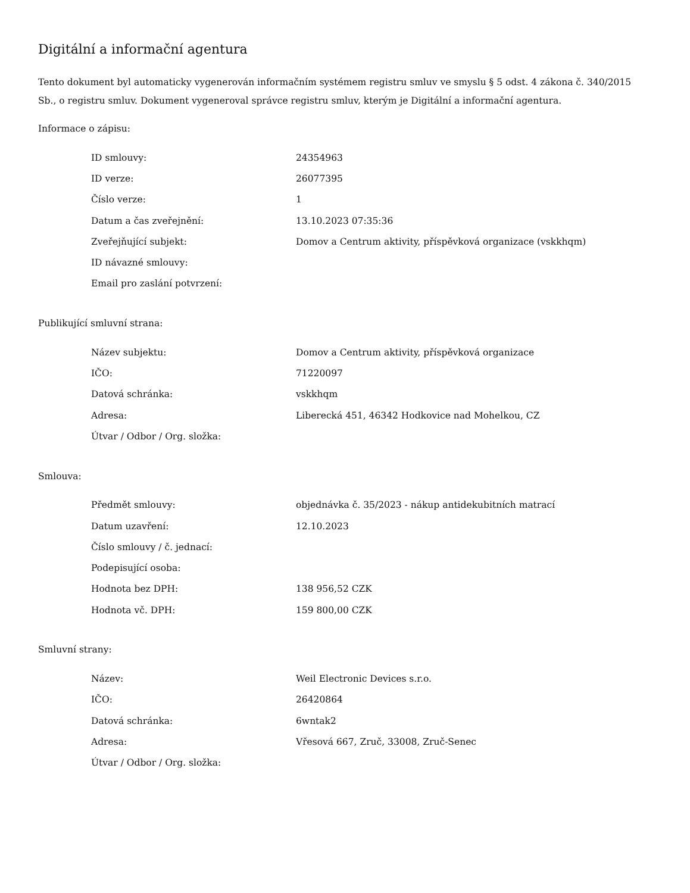Digitální a informační agentura
Tento dokument byl automaticky vygenerován informačním systémem registru smluv ve smyslu § 5 odst. 4 zákona č. 340/2015 Sb., o registru smluv. Dokument vygeneroval správce registru smluv, kterým je Digitální a informační agentura.
Informace o zápisu:
| ID smlouvy: | 24354963 |
| ID verze: | 26077395 |
| Číslo verze: | 1 |
| Datum a čas zveřejnění: | 13.10.2023 07:35:36 |
| Zveřejňující subjekt: | Domov a Centrum aktivity, příspěvková organizace (vskkhqm) |
| ID návazné smlouvy: | |
| Email pro zaslání potvrzení: | |
Publikující smluvní strana:
| Název subjektu: | Domov a Centrum aktivity, příspěvková organizace |
| IČO: | 71220097 |
| Datová schránka: | vskkhqm |
| Adresa: | Liberecká 451, 46342 Hodkovice nad Mohelkou, CZ |
| Útvar / Odbor / Org. složka: | |
Smlouva:
| Předmět smlouvy: | objednávka č. 35/2023 - nákup antidekubitních matrací |
| Datum uzavření: | 12.10.2023 |
| Číslo smlouvy / č. jednací: | |
| Podepisující osoba: | |
| Hodnota bez DPH: | 138 956,52 CZK |
| Hodnota vč. DPH: | 159 800,00 CZK |
Smluvní strany:
| Název: | Weil Electronic Devices s.r.o. |
| IČO: | 26420864 |
| Datová schránka: | 6wntak2 |
| Adresa: | Vřesová 667, Zruč, 33008, Zruč-Senec |
| Útvar / Odbor / Org. složka: | |